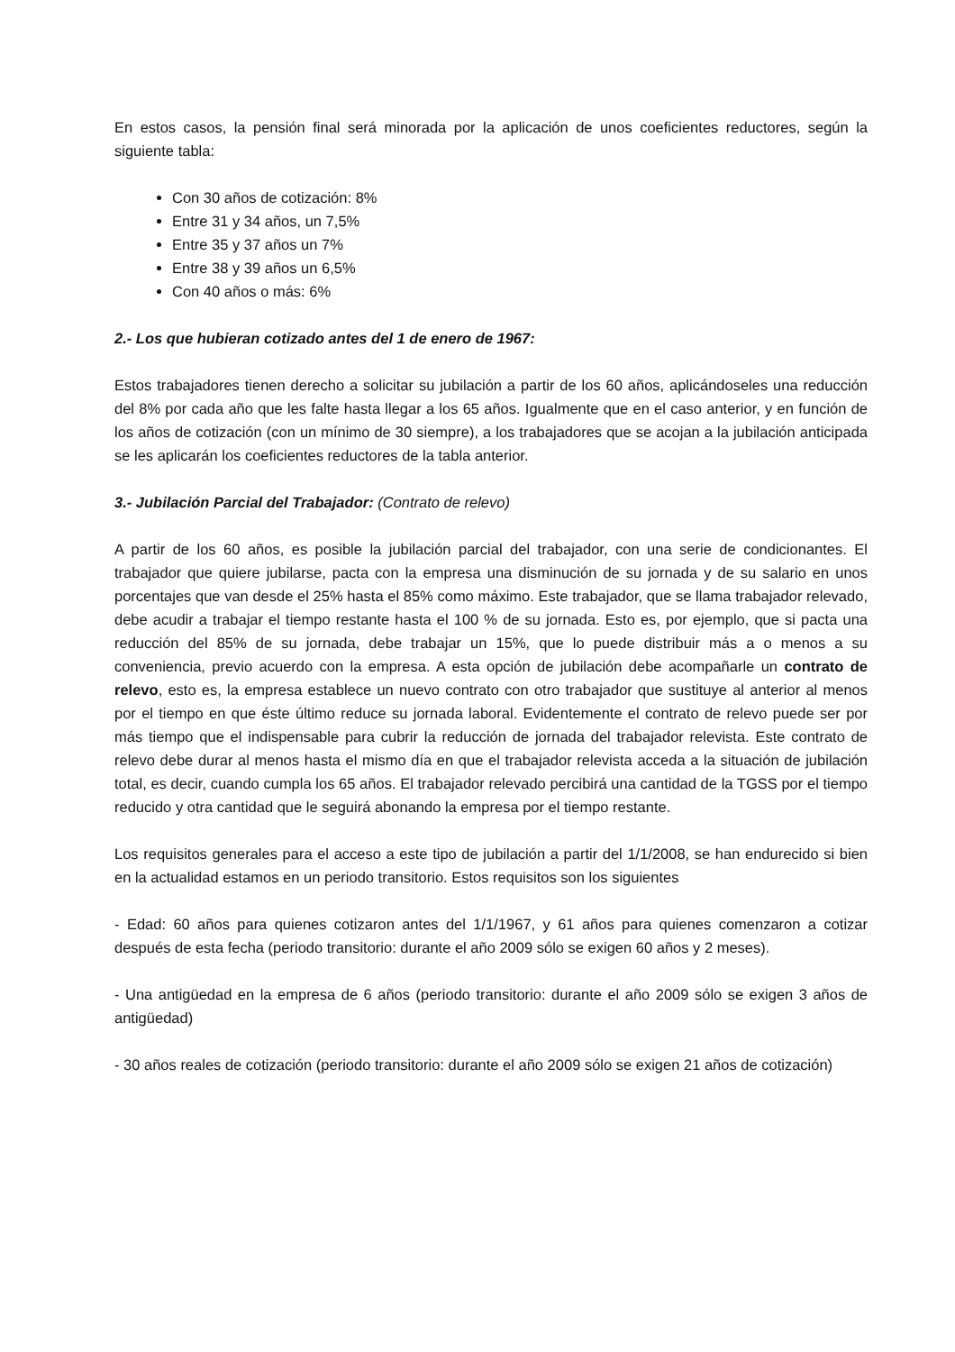En estos casos, la pensión final será minorada por la aplicación de unos coeficientes reductores, según la siguiente tabla:
Con 30 años de cotización: 8%
Entre 31 y 34 años, un 7,5%
Entre 35 y 37 años un 7%
Entre 38 y 39 años un 6,5%
Con 40 años o más: 6%
2.- Los que hubieran cotizado antes del 1 de enero de 1967:
Estos trabajadores tienen derecho a solicitar su jubilación a partir de los 60 años, aplicándoseles una reducción del 8% por cada año que les falte hasta llegar a los 65 años. Igualmente que en el caso anterior, y en función de los años de cotización (con un mínimo de 30 siempre), a los trabajadores que se acojan a la jubilación anticipada se les aplicarán los coeficientes reductores de la tabla anterior.
3.- Jubilación Parcial del Trabajador: (Contrato de relevo)
A partir de los 60 años, es posible la jubilación parcial del trabajador, con una serie de condicionantes. El trabajador que quiere jubilarse, pacta con la empresa una disminución de su jornada y de su salario en unos porcentajes que van desde el 25% hasta el 85% como máximo. Este trabajador, que se llama trabajador relevado, debe acudir a trabajar el tiempo restante hasta el 100 % de su jornada. Esto es, por ejemplo, que si pacta una reducción del 85% de su jornada, debe trabajar un 15%, que lo puede distribuir más a o menos a su conveniencia, previo acuerdo con la empresa. A esta opción de jubilación debe acompañarle un contrato de relevo, esto es, la empresa establece un nuevo contrato con otro trabajador que sustituye al anterior al menos por el tiempo en que éste último reduce su jornada laboral. Evidentemente el contrato de relevo puede ser por más tiempo que el indispensable para cubrir la reducción de jornada del trabajador relevista. Este contrato de relevo debe durar al menos hasta el mismo día en que el trabajador relevista acceda a la situación de jubilación total, es decir, cuando cumpla los 65 años. El trabajador relevado percibirá una cantidad de la TGSS por el tiempo reducido y otra cantidad que le seguirá abonando la empresa por el tiempo restante.
Los requisitos generales para el acceso a este tipo de jubilación a partir del 1/1/2008, se han endurecido si bien en la actualidad estamos en un periodo transitorio. Estos requisitos son los siguientes
- Edad: 60 años para quienes cotizaron antes del 1/1/1967, y 61 años para quienes comenzaron a cotizar después de esta fecha (periodo transitorio: durante el año 2009 sólo se exigen 60 años y 2 meses).
- Una antigüedad en la empresa de 6 años (periodo transitorio: durante el año 2009 sólo se exigen 3 años de antigüedad)
- 30 años reales de cotización (periodo transitorio: durante el año 2009 sólo se exigen 21 años de cotización)